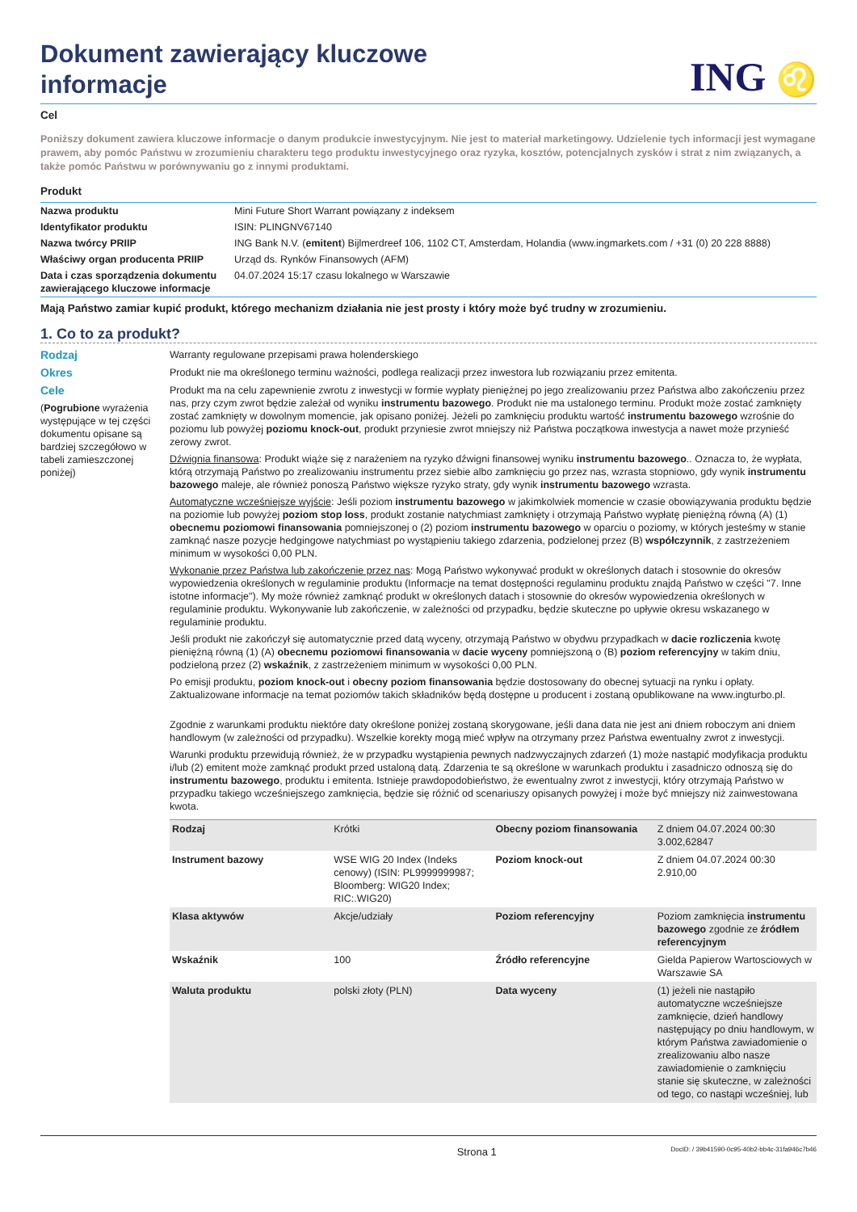Dokument zawierający kluczowe
informacje
ING ♌
Cel
Poniższy dokument zawiera kluczowe informacje o danym produkcie inwestycyjnym. Nie jest to materiał marketingowy. Udzielenie tych informacji jest wymagane prawem, aby pomóc Państwu w zrozumieniu charakteru tego produktu inwestycyjnego oraz ryzyka, kosztów, potencjalnych zysków i strat z nim związanych, a także pomóc Państwu w porównywaniu go z innymi produktami.
Produkt
| Nazwa produktu | Mini Future Short Warrant powiązany z indeksem |
| Identyfikator produktu | ISIN: PLINGNV67140 |
| Nazwa twórcy PRIIP | ING Bank N.V. ( emitent ) Bijlmerdreef 106, 1102 CT, Amsterdam, Holandia (www.ingmarkets.com / +31 (0) 20 228 8888) |
| Właściwy organ producenta PRIIP | Urząd ds. Rynków Finansowych (AFM) |
| Data i czas sporządzenia dokumentu zawierającego kluczowe informacje | 04.07.2024 15:17 czasu lokalnego w Warszawie |
Mają Państwo zamiar kupić produkt, którego mechanizm działania nie jest prosty i który może być trudny w zrozumieniu.
1. Co to za produkt?
Rodzaj
Warranty regulowane przepisami prawa holenderskiego
Okres
Produkt nie ma określonego terminu ważności, podlega realizacji przez inwestora lub rozwiązaniu przez emitenta.
Cele
(Pogrubione wyrażenia występujące w tej części dokumentu opisane są bardziej szczegółowo w tabeli zamieszczonej poniżej)
Produkt ma na celu zapewnienie zwrotu z inwestycji w formie wypłaty pieniężnej po jego zrealizowaniu przez Państwa albo zakończeniu przez nas, przy czym zwrot będzie zależał od wyniku instrumentu bazowego. Produkt nie ma ustalonego terminu. Produkt może zostać zamknięty zostać zamknięty w dowolnym momencie, jak opisano poniżej. Jeżeli po zamknięciu produktu wartość instrumentu bazowego wzrośnie do poziomu lub powyżej poziomu knock-out, produkt przyniesie zwrot mniejszy niż Państwa początkowa inwestycja a nawet może przynieść zerowy zwrot.
Dźwignia finansowa: Produkt wiąże się z narażeniem na ryzyko dźwigni finansowej wyniku instrumentu bazowego.. Oznacza to, że wypłata, którą otrzymają Państwo po zrealizowaniu instrumentu przez siebie albo zamknięciu go przez nas, wzrasta stopniowo, gdy wynik instrumentu bazowego maleje, ale również ponoszą Państwo większe ryzyko straty, gdy wynik instrumentu bazowego wzrasta.
Automatyczne wcześniejsze wyjście: Jeśli poziom instrumentu bazowego w jakimkolwiek momencie w czasie obowiązywania produktu będzie na poziomie lub powyżej poziom stop loss, produkt zostanie natychmiast zamknięty i otrzymają Państwo wypłatę pieniężną równą (A) (1) obecnemu poziomowi finansowania pomniejszonej o (2) poziom instrumentu bazowego w oparciu o poziomy, w których jesteśmy w stanie zamknąć nasze pozycje hedgingowe natychmiast po wystąpieniu takiego zdarzenia, podzielonej przez (B) współczynnik, z zastrzeżeniem minimum w wysokości 0,00 PLN.
Wykonanie przez Państwa lub zakończenie przez nas: Mogą Państwo wykonywać produkt w określonych datach i stosownie do okresów wypowiedzenia określonych w regulaminie produktu (Informacje na temat dostępności regulaminu produktu znajdą Państwo w części "7. Inne istotne informacje"). My może również zamknąć produkt w określonych datach i stosownie do okresów wypowiedzenia określonych w regulaminie produktu. Wykonywanie lub zakończenie, w zależności od przypadku, będzie skuteczne po upływie okresu wskazanego w regulaminie produktu.
Jeśli produkt nie zakończył się automatycznie przed datą wyceny, otrzymają Państwo w obydwu przypadkach w dacie rozliczenia kwotę pieniężną równą (1) (A) obecnemu poziomowi finansowania w dacie wyceny pomniejszoną o (B) poziom referencyjny w takim dniu, podzieloną przez (2) wskaźnik, z zastrzeżeniem minimum w wysokości 0,00 PLN.
Po emisji produktu, poziom knock-out i obecny poziom finansowania będzie dostosowany do obecnej sytuacji na rynku i opłaty. Zaktualizowane informacje na temat poziomów takich składników będą dostępne u producent i zostaną opublikowane na www.ingturbo.pl.
Zgodnie z warunkami produktu niektóre daty określone poniżej zostaną skorygowane, jeśli dana data nie jest ani dniem roboczym ani dniem handlowym (w zależności od przypadku). Wszelkie korekty mogą mieć wpływ na otrzymany przez Państwa ewentualny zwrot z inwestycji.
Warunki produktu przewidują również, że w przypadku wystąpienia pewnych nadzwyczajnych zdarzeń (1) może nastąpić modyfikacja produktu i/lub (2) emitent może zamknąć produkt przed ustaloną datą. Zdarzenia te są określone w warunkach produktu i zasadniczo odnoszą się do instrumentu bazowego, produktu i emitenta. Istnieje prawdopodobieństwo, że ewentualny zwrot z inwestycji, który otrzymają Państwo w przypadku takiego wcześniejszego zamknięcia, będzie się różnić od scenariuszy opisanych powyżej i może być mniejszy niż zainwestowana kwota.
| Rodzaj | Krótki | Obecny poziom finansowania | Z dniem 04.07.2024 00:30 3.002,62847 |
| Instrument bazowy | WSE WIG 20 Index (Indeks cenowy) (ISIN: PL9999999987; Bloomberg: WIG20 Index; RIC:.WIG20) | Poziom knock-out | Z dniem 04.07.2024 00:30 2.910,00 |
| Klasa aktywów | Akcje/udziały | Poziom referencyjny | Poziom zamknięcia instrumentu bazowego zgodnie ze źródłem referencyjnym |
| Wskaźnik | 100 | Źródło referencyjne | Gielda Papierow Wartosciowych w Warszawie SA |
| Waluta produktu | polski złoty (PLN) | Data wyceny | (1) jeżeli nie nastąpiło automatyczne wcześniejsze zamknięcie, dzień handlowy następujący po dniu handlowym, w którym Państwa zawiadomienie o zrealizowaniu albo nasze zawiadomienie o zamknięciu stanie się skuteczne, w zależności od tego, co nastąpi wcześniej, lub |
Strona 1 DocID: / 39b41590-0c95-40b2-bb4c-31fa946c7b46